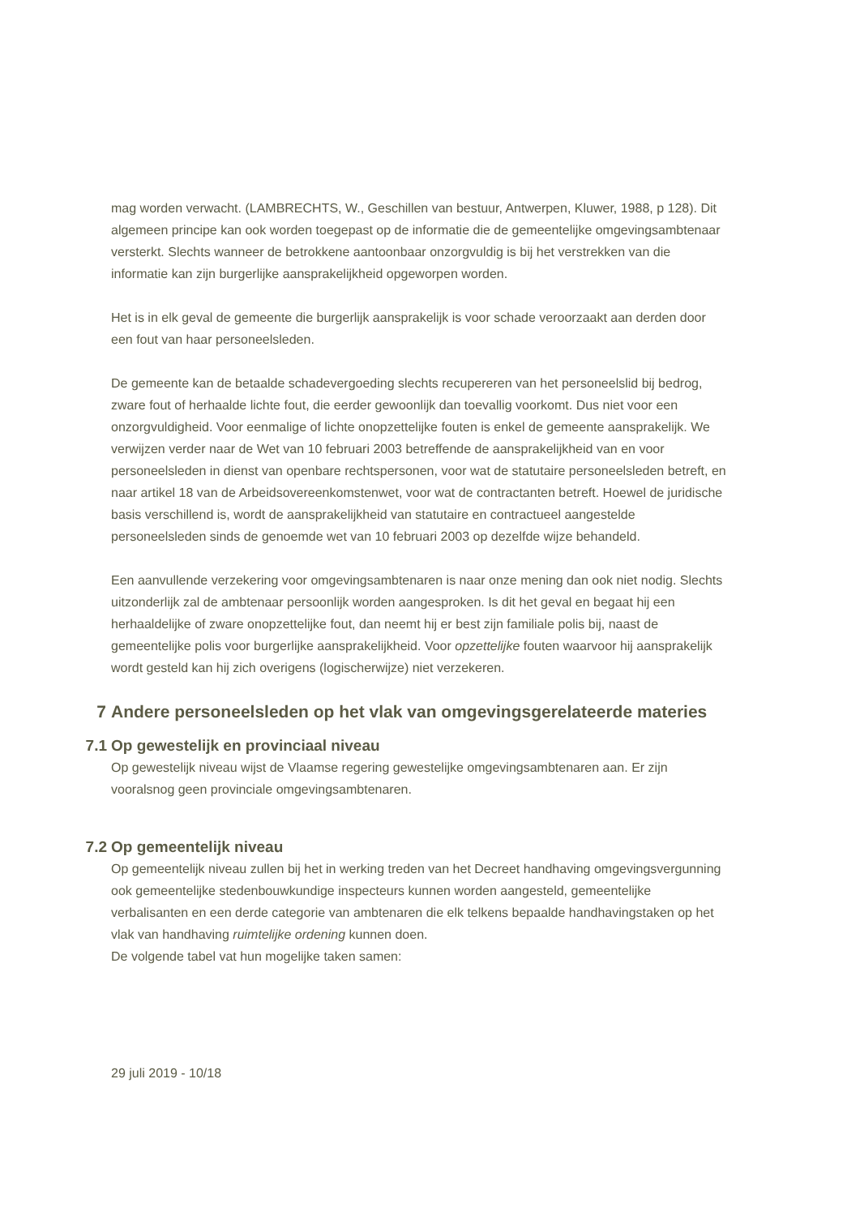mag worden verwacht. (LAMBRECHTS, W., Geschillen van bestuur, Antwerpen, Kluwer, 1988, p 128). Dit algemeen principe kan ook worden toegepast op de informatie die de gemeentelijke omgevingsambtenaar versterkt. Slechts wanneer de betrokkene aantoonbaar onzorgvuldig is bij het verstrekken van die informatie kan zijn burgerlijke aansprakelijkheid opgeworpen worden.
Het is in elk geval de gemeente die burgerlijk aansprakelijk is voor schade veroorzaakt aan derden door een fout van haar personeelsleden.
De gemeente kan de betaalde schadevergoeding slechts recupereren van het personeelslid bij bedrog, zware fout of herhaalde lichte fout, die eerder gewoonlijk dan toevallig voorkomt. Dus niet voor een onzorgvuldigheid. Voor eenmalige of lichte onopzettelijke fouten is enkel de gemeente aansprakelijk. We verwijzen verder naar de Wet van 10 februari 2003 betreffende de aansprakelijkheid van en voor personeelsleden in dienst van openbare rechtspersonen, voor wat de statutaire personeelsleden betreft, en naar artikel 18 van de Arbeidsovereenkomstenwet, voor wat de contractanten betreft. Hoewel de juridische basis verschillend is, wordt de aansprakelijkheid van statutaire en contractueel aangestelde personeelsleden sinds de genoemde wet van 10 februari 2003 op dezelfde wijze behandeld.
Een aanvullende verzekering voor omgevingsambtenaren is naar onze mening dan ook niet nodig. Slechts uitzonderlijk zal de ambtenaar persoonlijk worden aangesproken. Is dit het geval en begaat hij een herhaaldelijke of zware onopzettelijke fout, dan neemt hij er best zijn familiale polis bij, naast de gemeentelijke polis voor burgerlijke aansprakelijkheid. Voor opzettelijke fouten waarvoor hij aansprakelijk wordt gesteld kan hij zich overigens (logischerwijze) niet verzekeren.
7 Andere personeelsleden op het vlak van omgevingsgerelateerde materies
7.1 Op gewestelijk en provinciaal niveau
Op gewestelijk niveau wijst de Vlaamse regering gewestelijke omgevingsambtenaren aan. Er zijn vooralsnog geen provinciale omgevingsambtenaren.
7.2 Op gemeentelijk niveau
Op gemeentelijk niveau zullen bij het in werking treden van het Decreet handhaving omgevingsvergunning ook gemeentelijke stedenbouwkundige inspecteurs kunnen worden aangesteld, gemeentelijke verbalisanten en een derde categorie van ambtenaren die elk telkens bepaalde handhavingstaken op het vlak van handhaving ruimtelijke ordening kunnen doen.
De volgende tabel vat hun mogelijke taken samen:
29 juli 2019 - 10/18